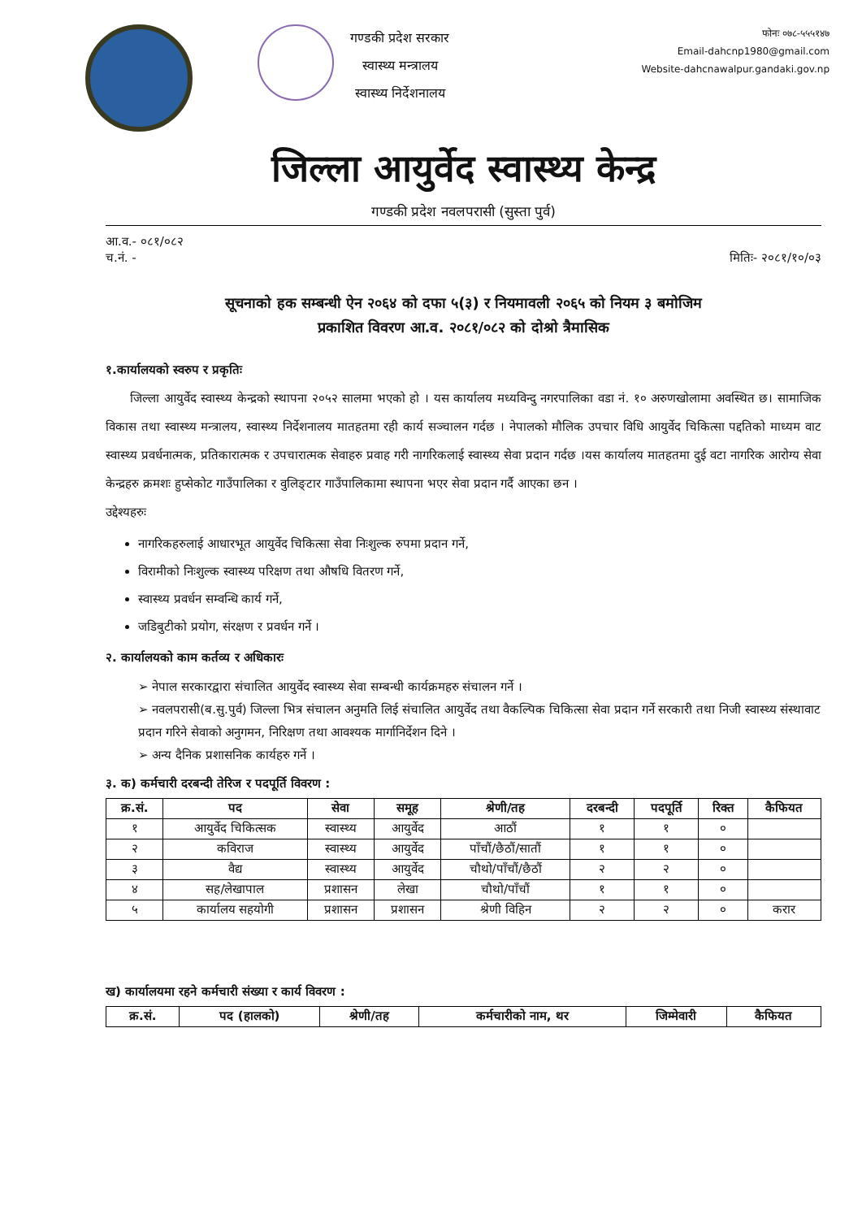गण्डकी प्रदेश सरकार
स्वास्थ्य मन्त्रालय
स्वास्थ्य निर्देशनालय
फोनः ०७८-५५५१४७
Email-dahcnp1980@gmail.com
Website-dahcnawalpur.gandaki.gov.np
जिल्ला आयुर्वेद स्वास्थ्य केन्द्र
गण्डकी प्रदेश नवलपरासी (सुस्ता पुर्व)
आ.व.- ०८१/०८२
च.नं. - मितिः- २०८१/१०/०३
सूचनाको हक सम्बन्धी ऐन २०६४ को दफा ५(३) र नियमावली २०६५ को नियम ३ बमोजिम
प्रकाशित विवरण आ.व. २०८१/०८२ को दोश्रो त्रैमासिक
१.कार्यालयको स्वरुप र प्रकृतिः
  जिल्ला आयुर्वेद स्वास्थ्य केन्द्रको स्थापना २०५२ सालमा भएको हो । यस कार्यालय मध्यविन्दु नगरपालिका वडा नं. १० अरुणखोलामा अवस्थित छ। सामाजिक विकास तथा स्वास्थ्य मन्त्रालय, स्वास्थ्य निर्देशनालय मातहतमा रही कार्य सञ्चालन गर्दछ । नेपालको मौलिक उपचार विधि आयुर्वेद चिकित्सा पद्दतिको माध्यम वाट स्वास्थ्य प्रवर्धनात्मक, प्रतिकारात्मक र उपचारात्मक सेवाहरु प्रवाह गरी नागरिकलाई स्वास्थ्य सेवा प्रदान गर्दछ ।यस कार्यालय मातहतमा दुई वटा नागरिक आरोग्य सेवा केन्द्रहरु क्रमशः हुप्सेकोट गाउँपालिका र वुलिङ्टार गाउँपालिकामा स्थापना भएर सेवा प्रदान गर्दै आएका छन ।
उद्देश्यहरुः
नागरिकहरुलाई आधारभूत आयुर्वेद चिकित्सा सेवा निःशुल्क रुपमा प्रदान गर्ने,
विरामीको निःशुल्क स्वास्थ्य परिक्षण तथा औषधि वितरण गर्ने,
स्वास्थ्य प्रवर्धन सम्वन्धि कार्य गर्ने,
जडिबुटीको प्रयोग, संरक्षण र प्रवर्धन गर्ने ।
२. कार्यालयको काम कर्तव्य र अधिकारः
➢ नेपाल सरकारद्वारा संचालित आयुर्वेद स्वास्थ्य सेवा सम्बन्धी कार्यक्रमहरु संचालन गर्ने ।
➢ नवलपरासी(ब.सु.पुर्व) जिल्ला भित्र संचालन अनुमति लिई संचालित आयुर्वेद तथा वैकल्पिक चिकित्सा सेवा प्रदान गर्ने सरकारी तथा निजी स्वास्थ्य संस्थावाट प्रदान गरिने सेवाको अनुगमन, निरिक्षण तथा आवश्यक मार्गानिर्देशन दिने ।
➢ अन्य दैनिक प्रशासनिक कार्यहरु गर्ने ।
३. क) कर्मचारी दरबन्दी तेरिज र पदपूर्ति विवरण :
| क्र.सं. | पद | सेवा | समूह | श्रेणी/तह | दरबन्दी | पदपूर्ति | रिक्त | कैफियत |
| --- | --- | --- | --- | --- | --- | --- | --- | --- |
| १ | आयुर्वेद चिकित्सक | स्वास्थ्य | आयुर्वेद | आठौं | १ | १ | ० | |
| २ | कविराज | स्वास्थ्य | आयुर्वेद | पाँचौं/छैठौं/सातौं | १ | १ | ० | |
| ३ | वैद्य | स्वास्थ्य | आयुर्वेद | चौथो/पाँचौं/छैठौं | २ | २ | ० | |
| ४ | सह/लेखापाल | प्रशासन | लेखा | चौथो/पाँचौं | १ | १ | ० | |
| ५ | कार्यालय सहयोगी | प्रशासन | प्रशासन | श्रेणी विहिन | २ | २ | ० | करार |
ख) कार्यालयमा रहने कर्मचारी संख्या र कार्य विवरण :
| क्र.सं. | पद (हालको) | श्रेणी/तह | कर्मचारीको नाम, थर | जिम्मेवारी | कैफियत |
| --- | --- | --- | --- | --- | --- |